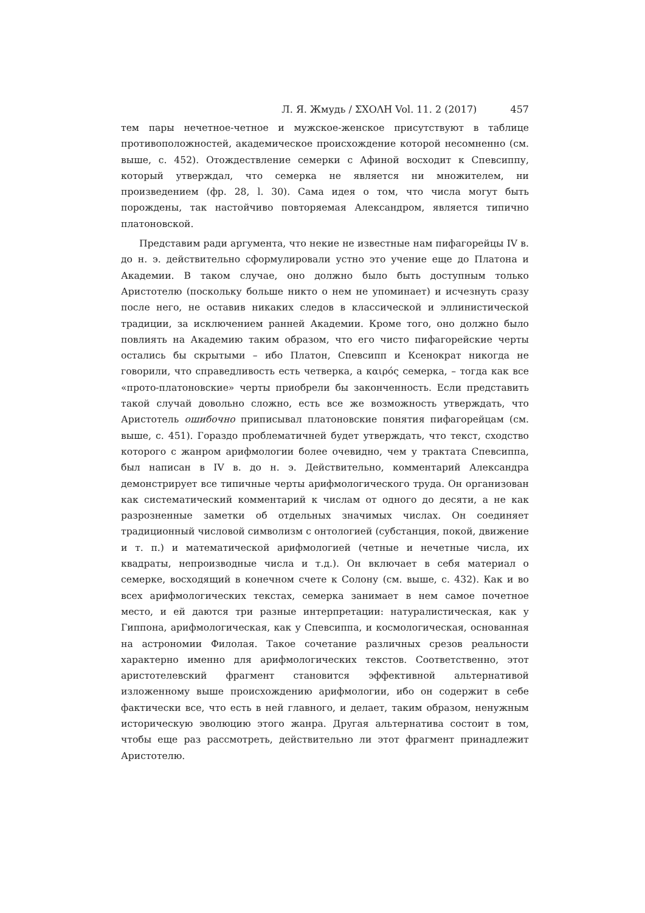Л. Я. Жмудь / ΣΧΟΛΗ Vol. 11. 2 (2017) 457
тем пары нечетное-четное и мужское-женское присутствуют в таблице противоположностей, академическое происхождение которой несомненно (см. выше, с. 452). Отождествление семерки с Афиной восходит к Спевсиппу, который утверждал, что семерка не является ни множителем, ни произведением (фр. 28, l. 30). Сама идея о том, что числа могут быть порождены, так настойчиво повторяемая Александром, является типично платоновской.
Представим ради аргумента, что некие не известные нам пифагорейцы IV в. до н. э. действительно сформулировали устно это учение еще до Платона и Академии. В таком случае, оно должно было быть доступным только Аристотелю (поскольку больше никто о нем не упоминает) и исчезнуть сразу после него, не оставив никаких следов в классической и эллинистической традиции, за исключением ранней Академии. Кроме того, оно должно было повлиять на Академию таким образом, что его чисто пифагорейские черты остались бы скрытыми – ибо Платон, Спевсипп и Ксенократ никогда не говорили, что справедливость есть четверка, а καιρός семерка, – тогда как все «прото-платоновские» черты приобрели бы законченность. Если представить такой случай довольно сложно, есть все же возможность утверждать, что Аристотель ошибочно приписывал платоновские понятия пифагорейцам (см. выше, с. 451). Гораздо проблематичней будет утверждать, что текст, сходство которого с жанром арифмологии более очевидно, чем у трактата Спевсиппа, был написан в IV в. до н. э. Действительно, комментарий Александра демонстрирует все типичные черты арифмологического труда. Он организован как систематический комментарий к числам от одного до десяти, а не как разрозненные заметки об отдельных значимых числах. Он соединяет традиционный числовой символизм с онтологией (субстанция, покой, движение и т. п.) и математической арифмологией (четные и нечетные числа, их квадраты, непроизводные числа и т.д.). Он включает в себя материал о семерке, восходящий в конечном счете к Солону (см. выше, с. 432). Как и во всех арифмологических текстах, семерка занимает в нем самое почетное место, и ей даются три разные интерпретации: натуралистическая, как у Гиппона, арифмологическая, как у Спевсиппа, и космологическая, основанная на астрономии Филолая. Такое сочетание различных срезов реальности характерно именно для арифмологических текстов. Соответственно, этот аристотелевский фрагмент становится эффективной альтернативой изложенному выше происхождению арифмологии, ибо он содержит в себе фактически все, что есть в ней главного, и делает, таким образом, ненужным историческую эволюцию этого жанра. Другая альтернатива состоит в том, чтобы еще раз рассмотреть, действительно ли этот фрагмент принадлежит Аристотелю.